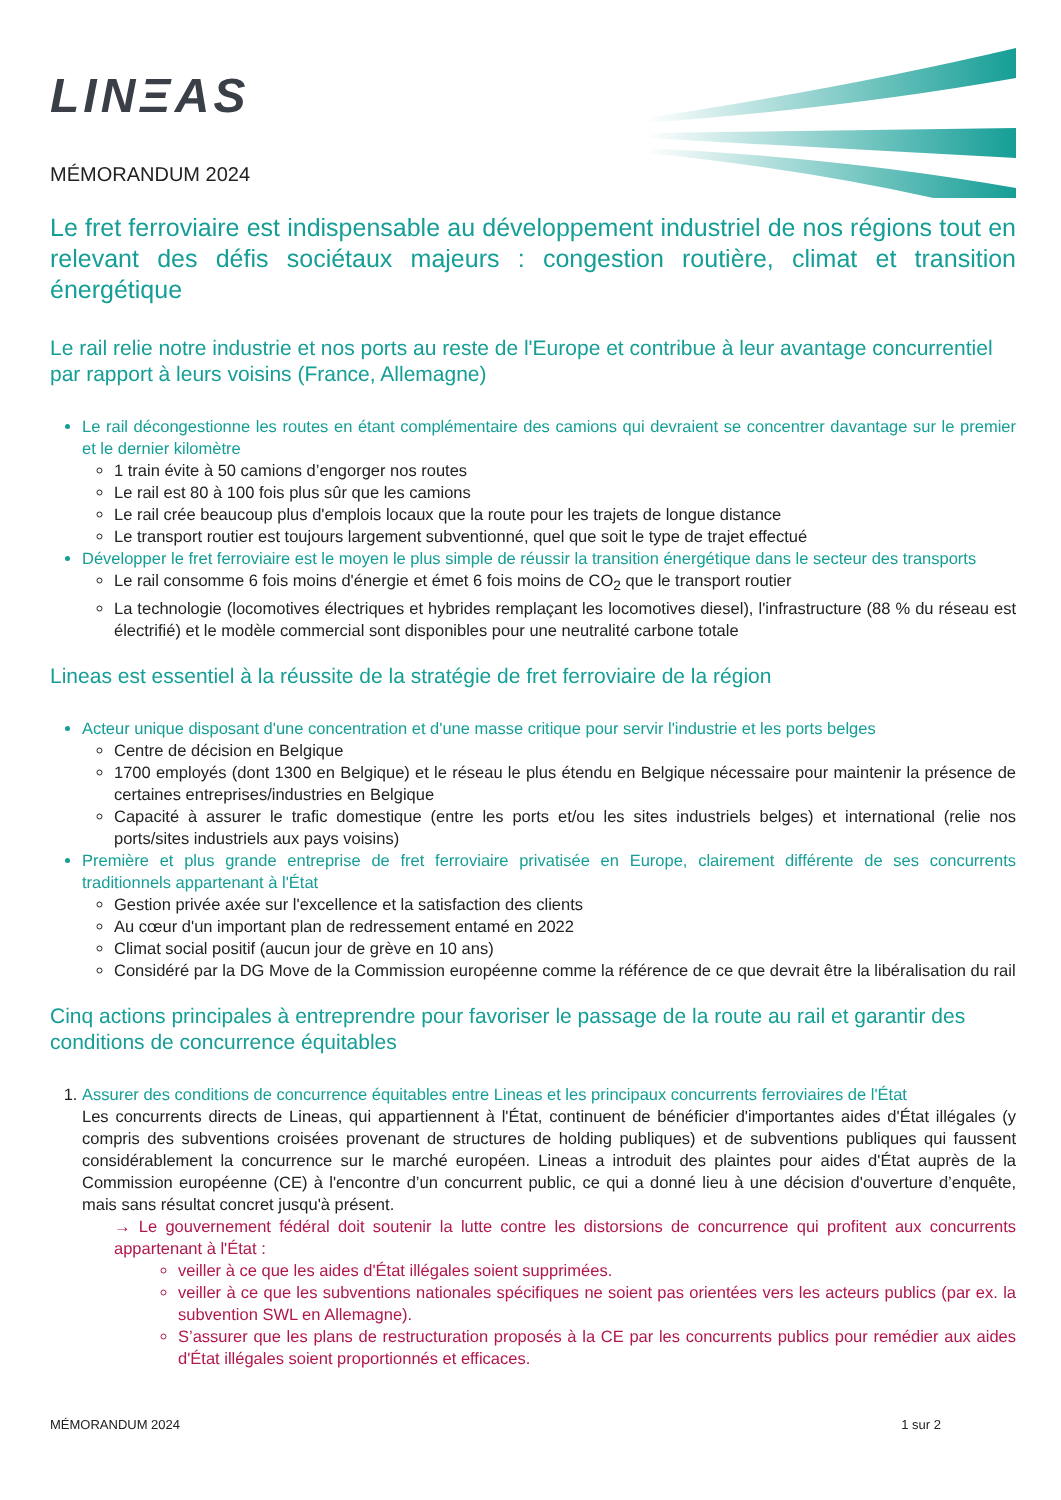LINΞAS
MÉMORANDUM 2024
Le fret ferroviaire est indispensable au développement industriel de nos régions tout en relevant des défis sociétaux majeurs : congestion routière, climat et transition énergétique
Le rail relie notre industrie et nos ports au reste de l'Europe et contribue à leur avantage concurrentiel par rapport à leurs voisins (France, Allemagne)
Le rail décongestionne les routes en étant complémentaire des camions qui devraient se concentrer davantage sur le premier et le dernier kilomètre
1 train évite à 50 camions d’engorger nos routes
Le rail est 80 à 100 fois plus sûr que les camions
Le rail crée beaucoup plus d'emplois locaux que la route pour les trajets de longue distance
Le transport routier est toujours largement subventionné, quel que soit le type de trajet effectué
Développer le fret ferroviaire est le moyen le plus simple de réussir la transition énergétique dans le secteur des transports
Le rail consomme 6 fois moins d'énergie et émet 6 fois moins de CO<sub>2</sub> que le transport routier
La technologie (locomotives électriques et hybrides remplaçant les locomotives diesel), l'infrastructure (88 % du réseau est électrifié) et le modèle commercial sont disponibles pour une neutralité carbone totale
Lineas est essentiel à la réussite de la stratégie de fret ferroviaire de la région
Acteur unique disposant d'une concentration et d'une masse critique pour servir l'industrie et les ports belges
Centre de décision en Belgique
1700 employés (dont 1300 en Belgique) et le réseau le plus étendu en Belgique nécessaire pour maintenir la présence de certaines entreprises/industries en Belgique
Capacité à assurer le trafic domestique (entre les ports et/ou les sites industriels belges) et international (relie nos ports/sites industriels aux pays voisins)
Première et plus grande entreprise de fret ferroviaire privatisée en Europe, clairement différente de ses concurrents traditionnels appartenant à l'État
Gestion privée axée sur l'excellence et la satisfaction des clients
Au cœur d'un important plan de redressement entamé en 2022
Climat social positif (aucun jour de grève en 10 ans)
Considéré par la DG Move de la Commission européenne comme la référence de ce que devrait être la libéralisation du rail
Cinq actions principales à entreprendre pour favoriser le passage de la route au rail et garantir des conditions de concurrence équitables
1. Assurer des conditions de concurrence équitables entre Lineas et les principaux concurrents ferroviaires de l'État
Les concurrents directs de Lineas, qui appartiennent à l'État, continuent de bénéficier d'importantes aides d'État illégales (y compris des subventions croisées provenant de structures de holding publiques) et de subventions publiques qui faussent considérablement la concurrence sur le marché européen. Lineas a introduit des plaintes pour aides d'État auprès de la Commission européenne (CE) à l'encontre d’un concurrent public, ce qui a donné lieu à une décision d'ouverture d’enquête, mais sans résultat concret jusqu'à présent.
→ Le gouvernement fédéral doit soutenir la lutte contre les distorsions de concurrence qui profitent aux concurrents appartenant à l'État :
veiller à ce que les aides d'État illégales soient supprimées.
veiller à ce que les subventions nationales spécifiques ne soient pas orientées vers les acteurs publics (par ex. la subvention SWL en Allemagne).
S’assurer que les plans de restructuration proposés à la CE par les concurrents publics pour remédier aux aides d'État illégales soient proportionnés et efficaces.
MÉMORANDUM 2024 1 sur 2